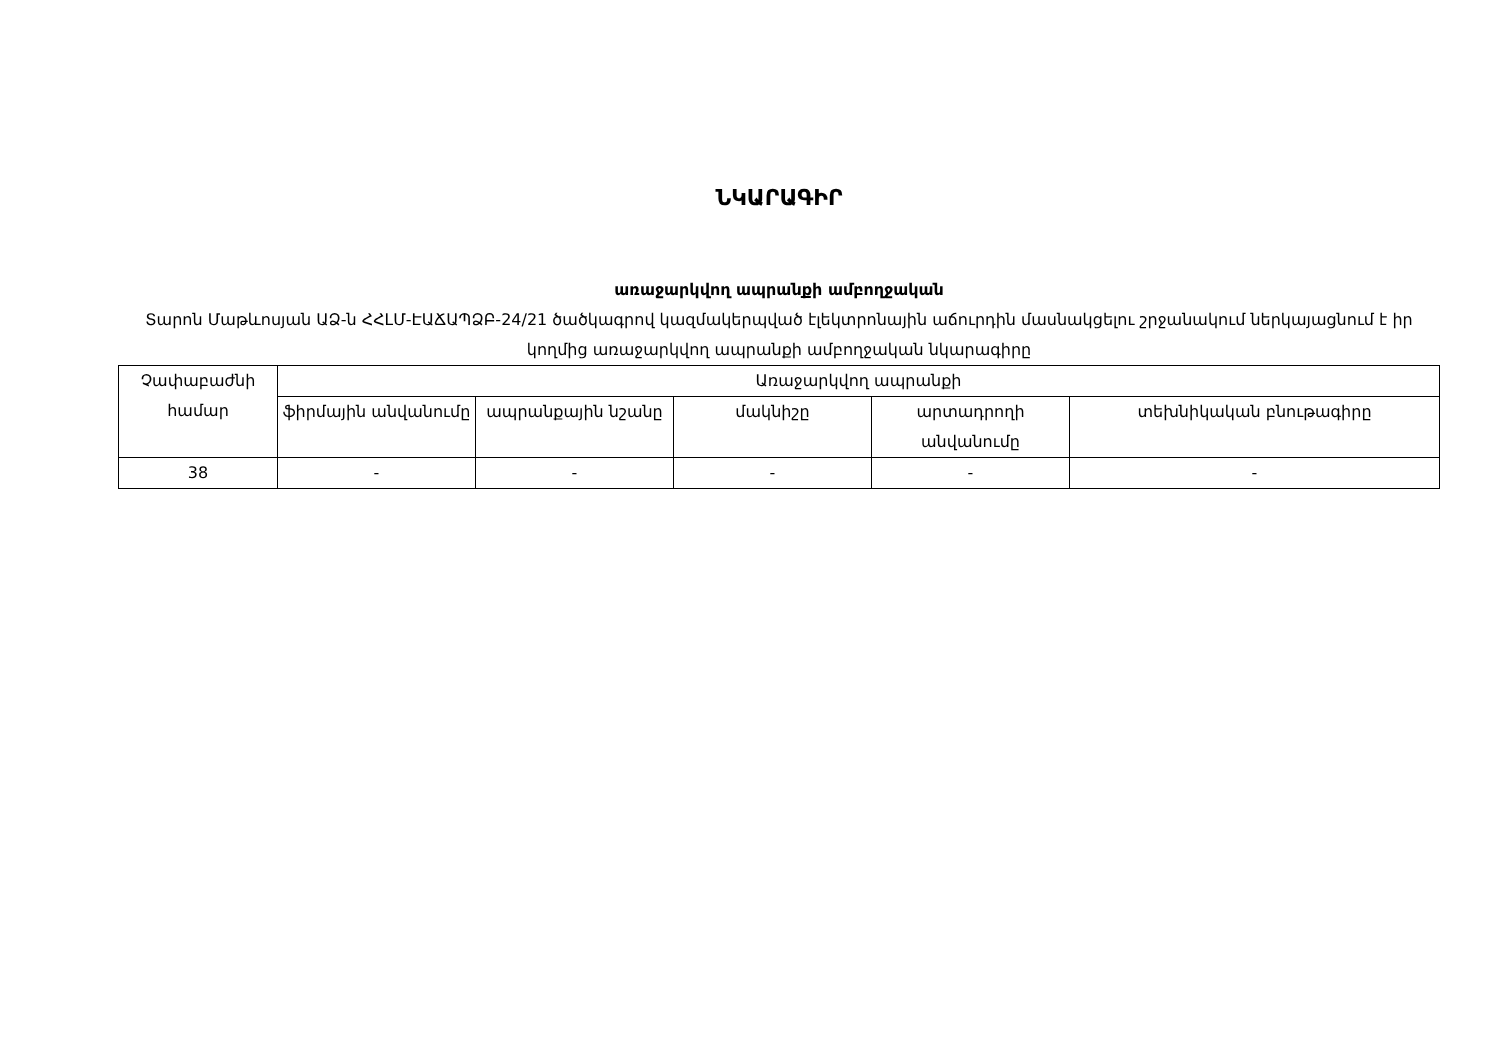ՆԿԱՐԱԳԻՐ
առաջարկվող ապրանքի ամբողջական
Տարոն Մաթևոսյան ԱՁ-ն ՀՀԼՄ-ԷԱՃԱՊՁԲ-24/21 ծածկագրով կազմակերպված էլեկտրոնային աճուրդին մասնակցելու շրջանակում ներկայացնում է իր կողմից առաջարկվող ապրանքի ամբողջական նկարագիրը
| Չափաբաժնի համար | Առաջարկվող ապրանքի | | | | |
| --- | --- | --- | --- | --- | --- |
| | ֆիրմային անվանումը | ապրանքային նշանը | մակնիշը | արտադրողի անվանումը | տեխնիկական բնութագիրը |
| 38 | - | - | - | - | - |